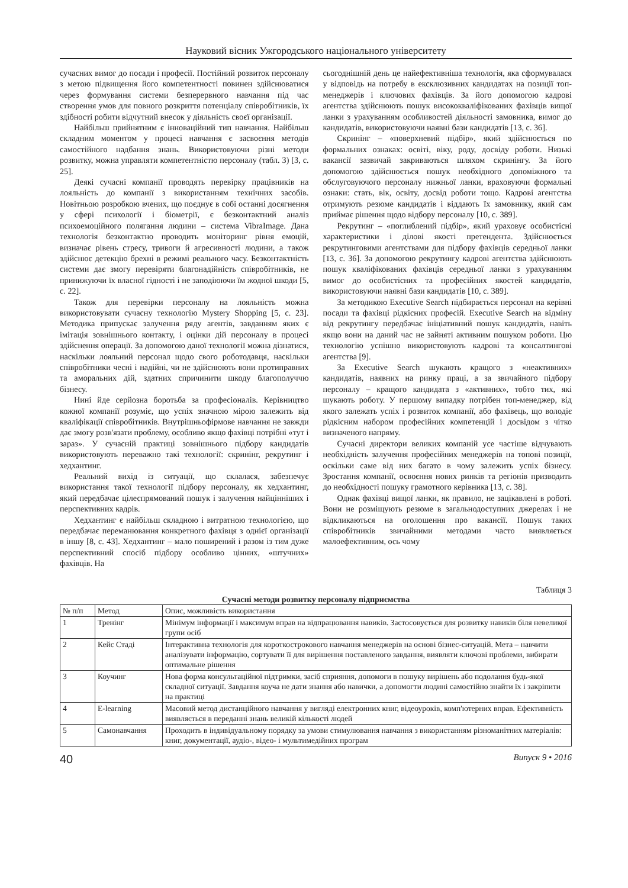Науковий вісник Ужгородського національного університету
сучасних вимог до посади і професії. Постійний розвиток персоналу з метою підвищення його компетентності повинен здійснюватися через формування системи безперервного навчання під час створення умов для повного розкриття потенціалу співробітників, їх здібності робити відчутний внесок у діяльність своєї організації.
Найбільш прийнятним є інноваційний тип навчання. Найбільш складним моментом у процесі навчання є засвоєння методів самостійного надбання знань. Використовуючи різні методи розвитку, можна управляти компетентністю персоналу (табл. 3) [3, с. 25].
Деякі сучасні компанії проводять перевірку працівників на лояльність до компанії з використанням технічних засобів. Новітньою розробкою вчених, що поєднує в собі останні досягнення у сфері психології і біометрії, є безконтактний аналіз психоемоційного полягання людини – система VibraImage. Дана технологія безконтактно проводить моніторинг рівня емоцій, визначає рівень стресу, тривоги й агресивності людини, а також здійснює детекцію брехні в режимі реального часу. Безконтактність системи дає змогу перевіряти благонадійність співробітників, не принижуючи їх власної гідності і не заподіюючи їм жодної шкоди [5, с. 22].
Також для перевірки персоналу на лояльність можна використовувати сучасну технологію Mystery Shopping [5, с. 23]. Методика припускає залучення ряду агентів, завданням яких є імітація зовнішнього контакту, і оцінки дій персоналу в процесі здійснення операції. За допомогою даної технології можна дізнатися, наскільки лояльний персонал щодо свого роботодавця, наскільки співробітники чесні і надійні, чи не здійснюють вони протиправних та аморальних дій, здатних спричинити шкоду благополуччю бізнесу.
Нині йде серйозна боротьба за професіоналів. Керівництво кожної компанії розуміє, що успіх значною мірою залежить від кваліфікації співробітників. Внутрішньофірмове навчання не завжди дає змогу розв'язати проблему, особливо якщо фахівці потрібні «тут і зараз». У сучасній практиці зовнішнього підбору кандидатів використовують переважно такі технології: скринінг, рекрутинг і хедхантинг.
Реальний вихід із ситуації, що склалася, забезпечує використання такої технології підбору персоналу, як хедхантинг, який передбачає цілеспрямований пошук і залучення найцінніших і перспективних кадрів.
Хедхантинг є найбільш складною і витратною технологією, що передбачає переманювання конкретного фахівця з однієї організації в іншу [8, с. 43]. Хедхантинг – мало поширений і разом із тим дуже перспективний спосіб підбору особливо цінних, «штучних» фахівців. На
сьогоднішній день це найефективніша технологія, яка сформувалася у відповідь на потребу в ексклюзивних кандидатах на позиції топ-менеджерів і ключових фахівців. За його допомогою кадрові агентства здійснюють пошук висококваліфікованих фахівців вищої ланки з урахуванням особливостей діяльності замовника, вимог до кандидатів, використовуючи наявні бази кандидатів [13, с. 36].
Скринінг – «поверхневий підбір», який здійснюється по формальних ознаках: освіті, віку, роду, досвіду роботи. Низькі вакансії зазвичай закриваються шляхом скринінгу. За його допомогою здійснюється пошук необхідного допоміжного та обслуговуючого персоналу нижньої ланки, враховуючи формальні ознаки: стать, вік, освіту, досвід роботи тощо. Кадрові агентства отримують резюме кандидатів і віддають їх замовнику, який сам приймає рішення щодо відбору персоналу [10, с. 389].
Рекрутинг – «поглиблений підбір», який ураховує особистісні характеристики і ділові якості претендента. Здійснюється рекрутинговими агентствами для підбору фахівців середньої ланки [13, с. 36]. За допомогою рекрутингу кадрові агентства здійснюють пошук кваліфікованих фахівців середньої ланки з урахуванням вимог до особистісних та професійних якостей кандидатів, використовуючи наявні бази кандидатів [10, с. 389].
За методикою Executive Search підбирається персонал на керівні посади та фахівці рідкісних професій. Executive Search на відміну від рекрутингу передбачає ініціативний пошук кандидатів, навіть якщо вони на даний час не зайняті активним пошуком роботи. Цю технологію успішно використовують кадрові та консалтингові агентства [9].
За Executive Search шукають кращого з «неактивних» кандидатів, наявних на ринку праці, а за звичайного підбору персоналу – кращого кандидата з «активних», тобто тих, які шукають роботу. У першому випадку потрібен топ-менеджер, від якого залежать успіх і розвиток компанії, або фахівець, що володіє рідкісним набором професійних компетенцій і досвідом з чітко визначеного напряму.
Сучасні директори великих компаній усе частіше відчувають необхідність залучення професійних менеджерів на топові позиції, оскільки саме від них багато в чому залежить успіх бізнесу. Зростання компанії, освоєння нових ринків та регіонів призводить до необхідності пошуку грамотного керівника [13, с. 38].
Однак фахівці вищої ланки, як правило, не зацікавлені в роботі. Вони не розміщують резюме в загальнодоступних джерелах і не відкликаються на оголошення про вакансії. Пошук таких співробітників звичайними методами часто виявляється малоефективним, ось чому
Таблиця 3
Сучасні методи розвитку персоналу підприємства
| № п/п | Метод | Опис, можливість використання |
| --- | --- | --- |
| 1 | Тренінг | Мінімум інформації і максимум вправ на відпрацювання навиків. Застосовується для розвитку навиків біля невеликої групи осіб |
| 2 | Кейс Стаді | Інтерактивна технологія для короткострокового навчання менеджерів на основі бізнес-ситуацій. Мета – навчити аналізувати інформацію, сортувати її для вирішення поставленого завдання, виявляти ключові проблеми, вибирати оптимальне рішення |
| 3 | Коучинг | Нова форма консультаційної підтримки, засіб сприяння, допомоги в пошуку вирішень або подолання будь-якої складної ситуації. Завдання коуча не дати знання або навички, а допомогти людині самостійно знайти їх і закріпити на практиці |
| 4 | E-learning | Масовий метод дистанційного навчання у вигляді електронних книг, відеоуроків, комп'ютерних вправ. Ефективність виявляється в переданні знань великій кількості людей |
| 5 | Самонавчання | Проходить в індивідуальному порядку за умови стимулювання навчання з використанням різноманітних матеріалів: книг, документації, аудіо-, відео- і мультимедійних програм |
40 Випуск 9 • 2016